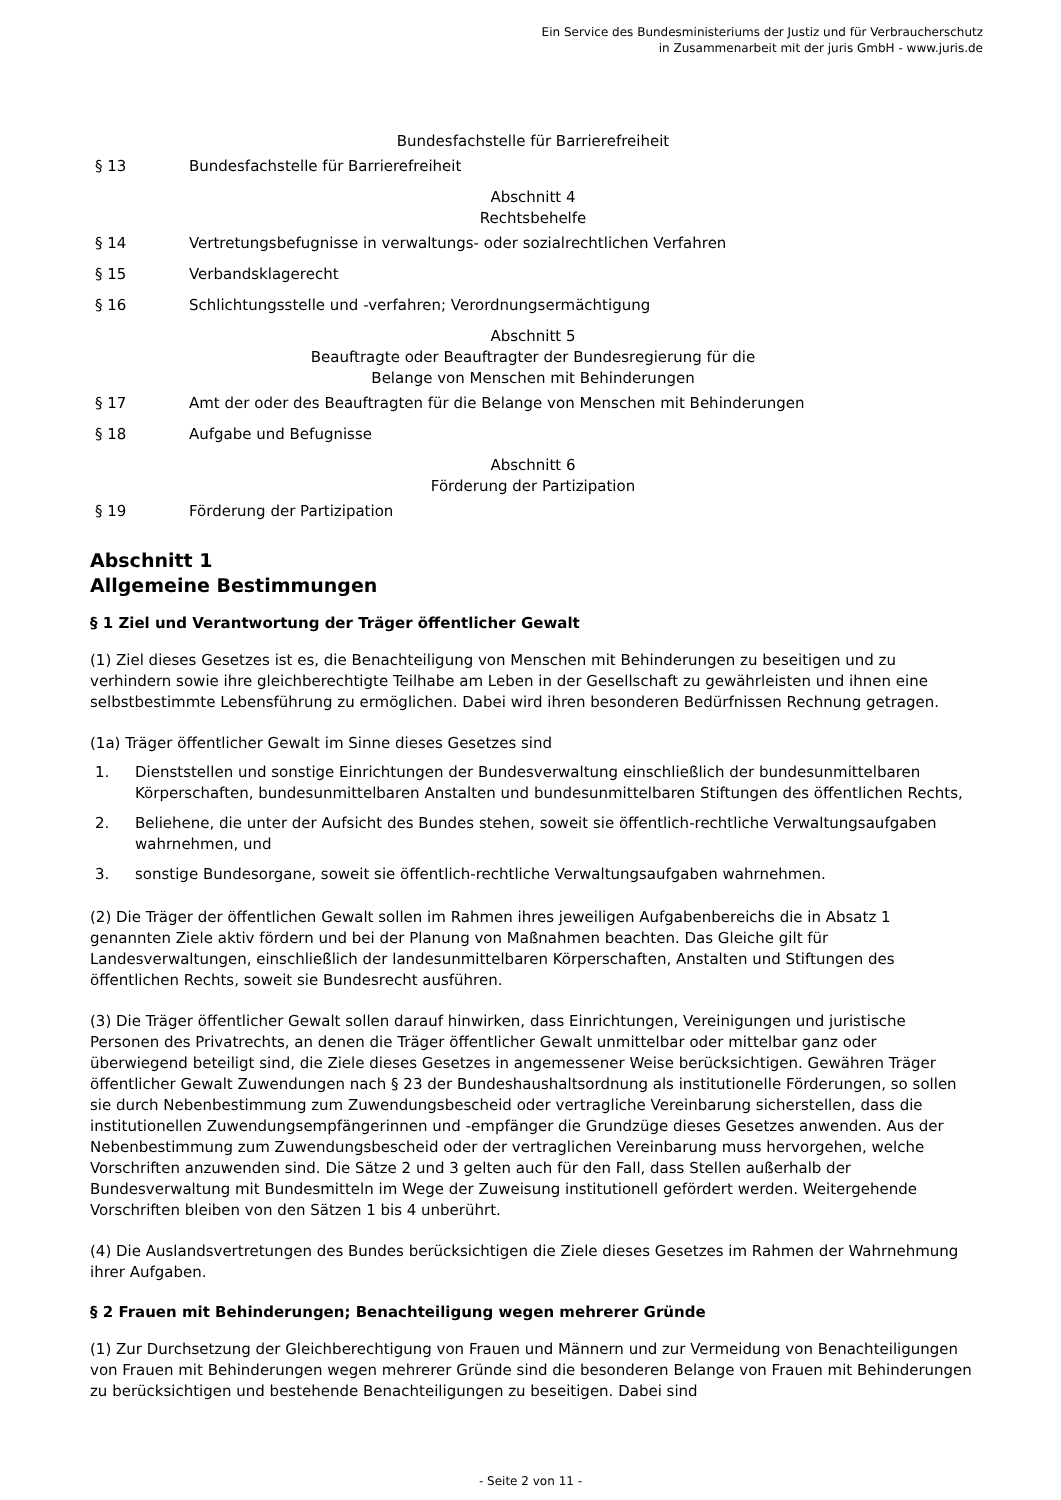Ein Service des Bundesministeriums der Justiz und für Verbraucherschutz
in Zusammenarbeit mit der juris GmbH - www.juris.de
Bundesfachstelle für Barrierefreiheit
§ 13 Bundesfachstelle für Barrierefreiheit
Abschnitt 4
Rechtsbehelfe
§ 14 Vertretungsbefugnisse in verwaltungs- oder sozialrechtlichen Verfahren
§ 15 Verbandsklagerecht
§ 16 Schlichtungsstelle und -verfahren; Verordnungsermächtigung
Abschnitt 5
Beauftragte oder Beauftragter der Bundesregierung für die
Belange von Menschen mit Behinderungen
§ 17 Amt der oder des Beauftragten für die Belange von Menschen mit Behinderungen
§ 18 Aufgabe und Befugnisse
Abschnitt 6
Förderung der Partizipation
§ 19 Förderung der Partizipation
Abschnitt 1
Allgemeine Bestimmungen
§ 1 Ziel und Verantwortung der Träger öffentlicher Gewalt
(1) Ziel dieses Gesetzes ist es, die Benachteiligung von Menschen mit Behinderungen zu beseitigen und zu verhindern sowie ihre gleichberechtigte Teilhabe am Leben in der Gesellschaft zu gewährleisten und ihnen eine selbstbestimmte Lebensführung zu ermöglichen. Dabei wird ihren besonderen Bedürfnissen Rechnung getragen.
(1a) Träger öffentlicher Gewalt im Sinne dieses Gesetzes sind
1. Dienststellen und sonstige Einrichtungen der Bundesverwaltung einschließlich der bundesunmittelbaren Körperschaften, bundesunmittelbaren Anstalten und bundesunmittelbaren Stiftungen des öffentlichen Rechts,
2. Beliehene, die unter der Aufsicht des Bundes stehen, soweit sie öffentlich-rechtliche Verwaltungsaufgaben wahrnehmen, und
3. sonstige Bundesorgane, soweit sie öffentlich-rechtliche Verwaltungsaufgaben wahrnehmen.
(2) Die Träger der öffentlichen Gewalt sollen im Rahmen ihres jeweiligen Aufgabenbereichs die in Absatz 1 genannten Ziele aktiv fördern und bei der Planung von Maßnahmen beachten. Das Gleiche gilt für Landesverwaltungen, einschließlich der landesunmittelbaren Körperschaften, Anstalten und Stiftungen des öffentlichen Rechts, soweit sie Bundesrecht ausführen.
(3) Die Träger öffentlicher Gewalt sollen darauf hinwirken, dass Einrichtungen, Vereinigungen und juristische Personen des Privatrechts, an denen die Träger öffentlicher Gewalt unmittelbar oder mittelbar ganz oder überwiegend beteiligt sind, die Ziele dieses Gesetzes in angemessener Weise berücksichtigen. Gewähren Träger öffentlicher Gewalt Zuwendungen nach § 23 der Bundeshaushaltsordnung als institutionelle Förderungen, so sollen sie durch Nebenbestimmung zum Zuwendungsbescheid oder vertragliche Vereinbarung sicherstellen, dass die institutionellen Zuwendungsempfängerinnen und -empfänger die Grundzüge dieses Gesetzes anwenden. Aus der Nebenbestimmung zum Zuwendungsbescheid oder der vertraglichen Vereinbarung muss hervorgehen, welche Vorschriften anzuwenden sind. Die Sätze 2 und 3 gelten auch für den Fall, dass Stellen außerhalb der Bundesverwaltung mit Bundesmitteln im Wege der Zuweisung institutionell gefördert werden. Weitergehende Vorschriften bleiben von den Sätzen 1 bis 4 unberührt.
(4) Die Auslandsvertretungen des Bundes berücksichtigen die Ziele dieses Gesetzes im Rahmen der Wahrnehmung ihrer Aufgaben.
§ 2 Frauen mit Behinderungen; Benachteiligung wegen mehrerer Gründe
(1) Zur Durchsetzung der Gleichberechtigung von Frauen und Männern und zur Vermeidung von Benachteiligungen von Frauen mit Behinderungen wegen mehrerer Gründe sind die besonderen Belange von Frauen mit Behinderungen zu berücksichtigen und bestehende Benachteiligungen zu beseitigen. Dabei sind
- Seite 2 von 11 -